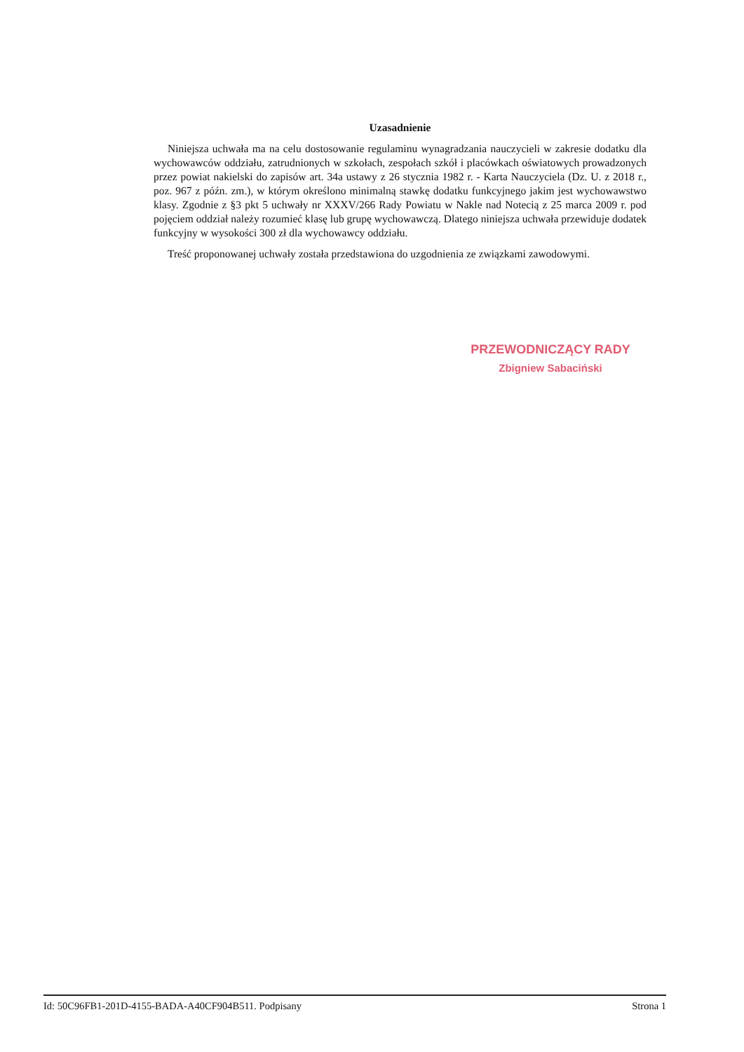Uzasadnienie
Niniejsza uchwała ma na celu dostosowanie regulaminu wynagradzania nauczycieli w zakresie dodatku dla wychowawców oddziału, zatrudnionych w szkołach, zespołach szkół i placówkach oświatowych prowadzonych przez powiat nakielski do zapisów art. 34a ustawy z 26 stycznia 1982 r. - Karta Nauczyciela (Dz. U. z 2018 r., poz. 967 z późn. zm.), w którym określono minimalną stawkę dodatku funkcyjnego jakim jest wychowawstwo klasy. Zgodnie z §3 pkt 5 uchwały nr XXXV/266 Rady Powiatu w Nakle nad Notecią z 25 marca 2009 r. pod pojęciem oddział należy rozumieć klasę lub grupę wychowawczą. Dlatego niniejsza uchwała przewiduje dodatek funkcyjny w wysokości 300 zł dla wychowawcy oddziału.
Treść proponowanej uchwały została przedstawiona do uzgodnienia ze związkami zawodowymi.
PRZEWODNICZĄCY RADY
Zbigniew Sabaciński
Id: 50C96FB1-201D-4155-BADA-A40CF904B511. Podpisany Strona 1